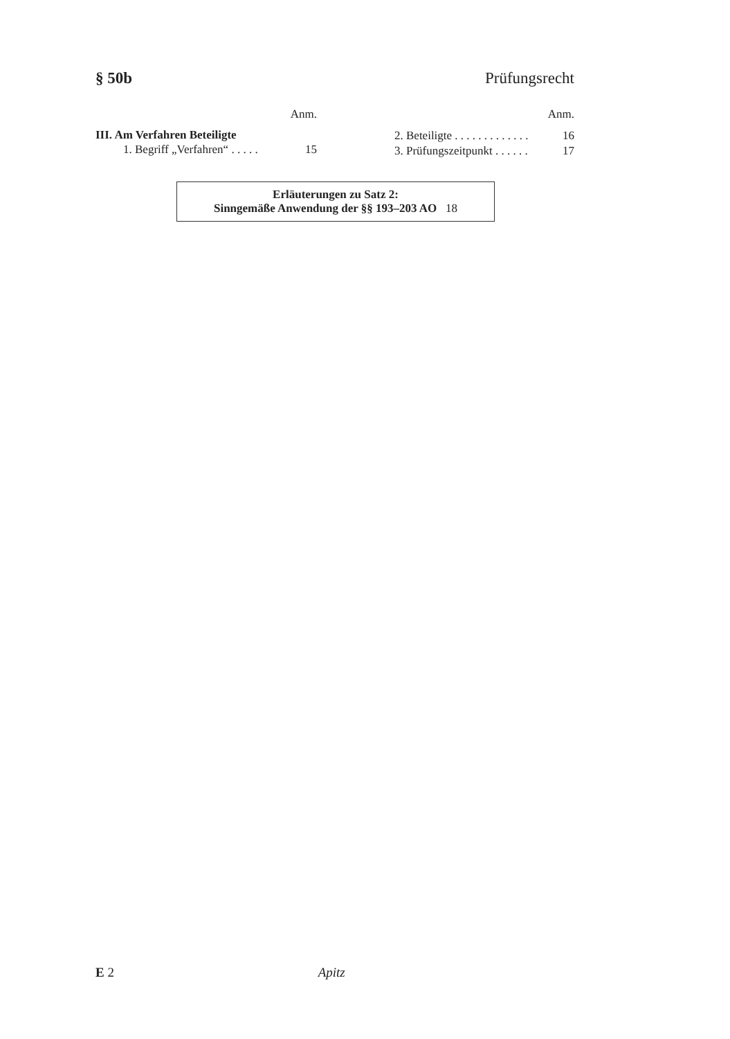§ 50b Prüfungsrecht
Anm.
III. Am Verfahren Beteiligte
1. Begriff „Verfahren“ . . . . . 15
Anm.
2. Beteiligte . . . . . . . . . . . . . 16
3. Prüfungszeitpunkt . . . . . . 17
Erläuterungen zu Satz 2:
Sinngemäße Anwendung der §§ 193–203 AO 18
E 2 Apitz